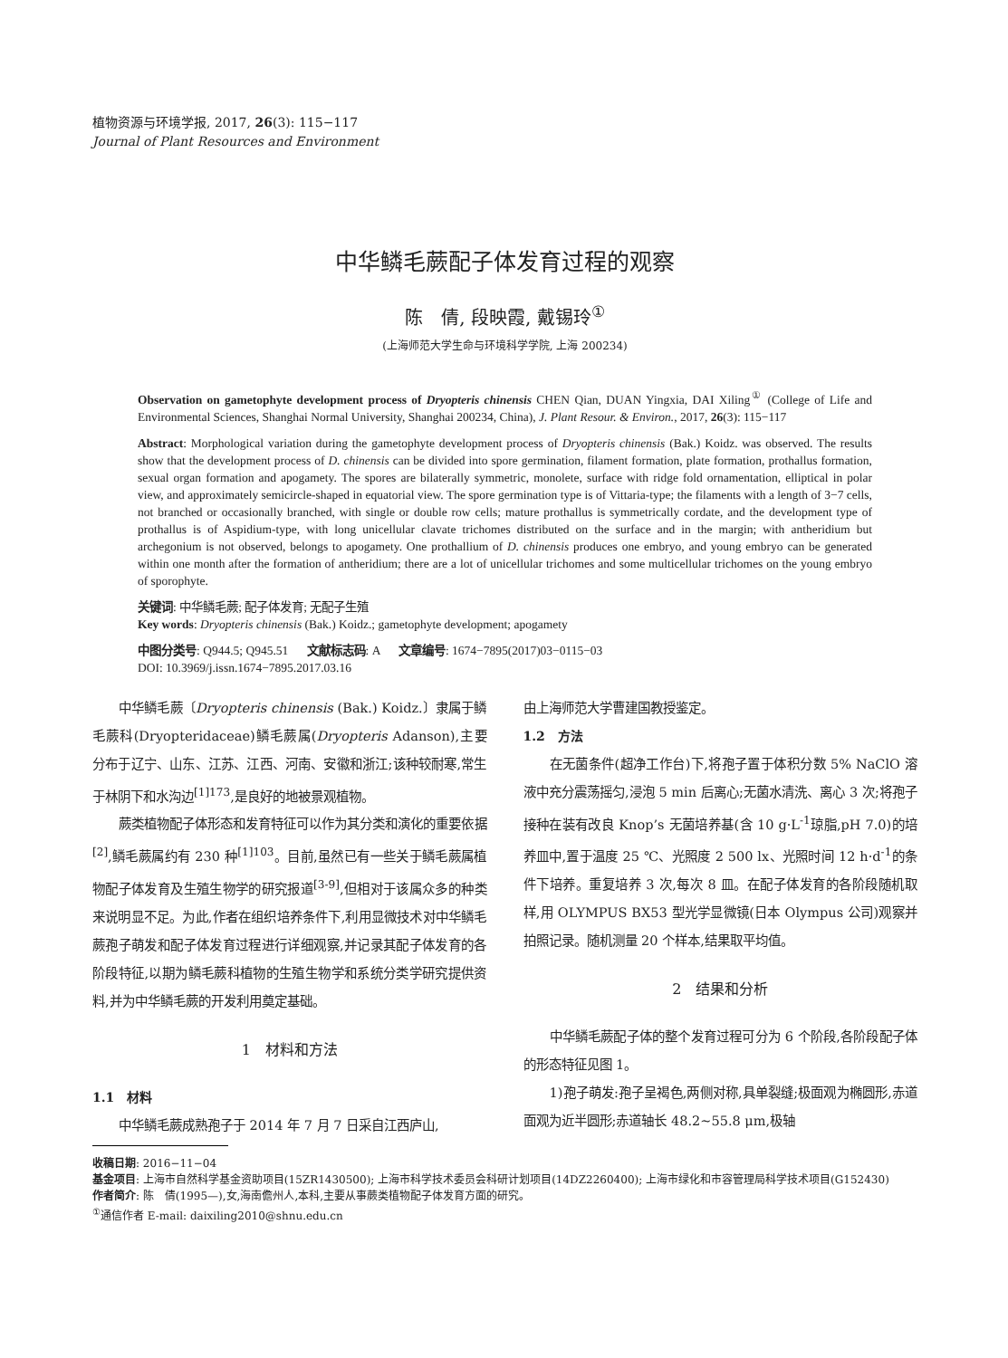植物资源与环境学报, 2017, 26(3): 115−117
Journal of Plant Resources and Environment
中华鳞毛蕨配子体发育过程的观察
陈　倩, 段映霞, 戴锡玲<sup>①</sup>
(上海师范大学生命与环境科学学院, 上海 200234)
Observation on gametophyte development process of Dryopteris chinensis CHEN Qian, DUAN Yingxia, DAI Xiling<sup>①</sup> (College of Life and Environmental Sciences, Shanghai Normal University, Shanghai 200234, China), J. Plant Resour. & Environ., 2017, 26(3): 115−117
Abstract: Morphological variation during the gametophyte development process of Dryopteris chinensis (Bak.) Koidz. was observed. The results show that the development process of D. chinensis can be divided into spore germination, filament formation, plate formation, prothallus formation, sexual organ formation and apogamety. The spores are bilaterally symmetric, monolete, surface with ridge fold ornamentation, elliptical in polar view, and approximately semicircle-shaped in equatorial view. The spore germination type is of Vittaria-type; the filaments with a length of 3−7 cells, not branched or occasionally branched, with single or double row cells; mature prothallus is symmetrically cordate, and the development type of prothallus is of Aspidium-type, with long unicellular clavate trichomes distributed on the surface and in the margin; with antheridium but archegonium is not observed, belongs to apogamety. One prothallium of D. chinensis produces one embryo, and young embryo can be generated within one month after the formation of antheridium; there are a lot of unicellular trichomes and some multicellular trichomes on the young embryo of sporophyte.
关键词: 中华鳞毛蕨; 配子体发育; 无配子生殖
Key words: Dryopteris chinensis (Bak.) Koidz.; gametophyte development; apogamety
中图分类号: Q944.5; Q945.51 文献标志码: A 文章编号: 1674−7895(2017)03−0115−03
DOI: 10.3969/j.issn.1674−7895.2017.03.16
中华鳞毛蕨〔Dryopteris chinensis (Bak.) Koidz.〕隶属于鳞毛蕨科(Dryopteridaceae)鳞毛蕨属(Dryopteris Adanson),主要分布于辽宁、山东、江苏、江西、河南、安徽和浙江;该种较耐寒,常生于林阴下和水沟边<sup>[1]173</sup>,是良好的地被景观植物。
蕨类植物配子体形态和发育特征可以作为其分类和演化的重要依据<sup>[2]</sup>,鳞毛蕨属约有 230 种<sup>[1]103</sup>。目前,虽然已有一些关于鳞毛蕨属植物配子体发育及生殖生物学的研究报道<sup>[3-9]</sup>,但相对于该属众多的种类来说明显不足。为此,作者在组织培养条件下,利用显微技术对中华鳞毛蕨孢子萌发和配子体发育过程进行详细观察,并记录其配子体发育的各阶段特征,以期为鳞毛蕨科植物的生殖生物学和系统分类学研究提供资料,并为中华鳞毛蕨的开发利用奠定基础。
1　材料和方法
1.1　材料
中华鳞毛蕨成熟孢子于 2014 年 7 月 7 日采自江西庐山,
由上海师范大学曹建国教授鉴定。
1.2　方法
在无菌条件(超净工作台)下,将孢子置于体积分数 5% NaClO 溶液中充分震荡摇匀,浸泡 5 min 后离心;无菌水清洗、离心 3 次;将孢子接种在装有改良 Knop’s 无菌培养基(含 10 g·L<sup>-1</sup>琼脂,pH 7.0)的培养皿中,置于温度 25 ℃、光照度 2 500 lx、光照时间 12 h·d<sup>-1</sup>的条件下培养。重复培养 3 次,每次 8 皿。在配子体发育的各阶段随机取样,用 OLYMPUS BX53 型光学显微镜(日本 Olympus 公司)观察并拍照记录。随机测量 20 个样本,结果取平均值。
2　结果和分析
中华鳞毛蕨配子体的整个发育过程可分为 6 个阶段,各阶段配子体的形态特征见图 1。
1)孢子萌发:孢子呈褐色,两侧对称,具单裂缝;极面观为椭圆形,赤道面观为近半圆形;赤道轴长 48.2~55.8 μm,极轴
收稿日期: 2016−11−04
基金项目: 上海市自然科学基金资助项目(15ZR1430500); 上海市科学技术委员会科研计划项目(14DZ2260400); 上海市绿化和市容管理局科学技术项目(G152430)
作者简介: 陈　倩(1995—),女,海南儋州人,本科,主要从事蕨类植物配子体发育方面的研究。
<sup>①</sup>通信作者 E-mail: daixiling2010@shnu.edu.cn